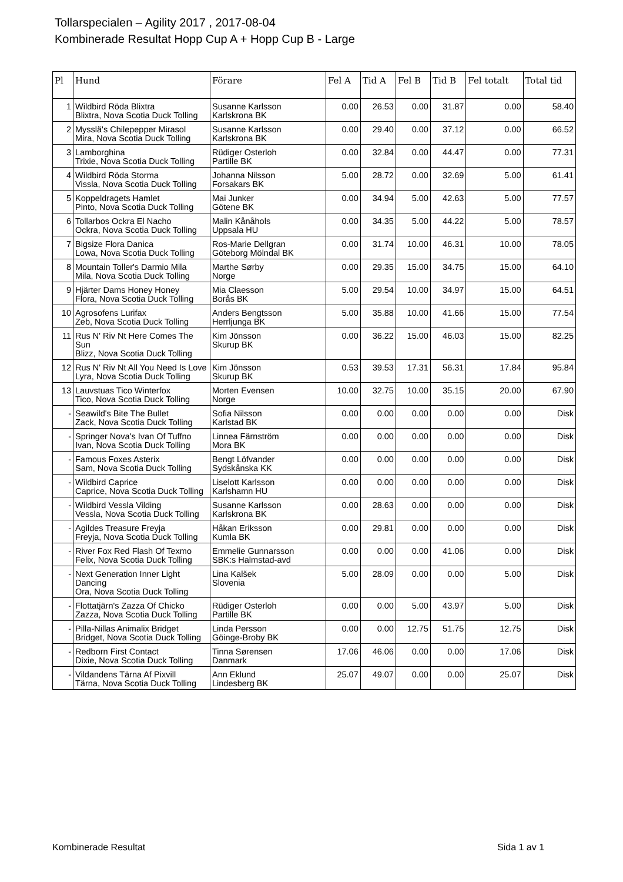Tollarspecialen – Agility 2017 , 2017-08-04
Kombinerade Resultat Hopp Cup A + Hopp Cup B - Large
| Pl | Hund | Förare | Fel A | Tid A | Fel B | Tid B | Fel totalt | Total tid |
| --- | --- | --- | --- | --- | --- | --- | --- | --- |
| 1 | Wildbird Röda Blixtra Blixtra, Nova Scotia Duck Tolling | Susanne Karlsson Karlskrona BK | 0.00 | 26.53 | 0.00 | 31.87 | 0.00 | 58.40 |
| 2 | Mysslä's Chilepepper Mirasol Mira, Nova Scotia Duck Tolling | Susanne Karlsson Karlskrona BK | 0.00 | 29.40 | 0.00 | 37.12 | 0.00 | 66.52 |
| 3 | Lamborghina Trixie, Nova Scotia Duck Tolling | Rüdiger Osterloh Partille BK | 0.00 | 32.84 | 0.00 | 44.47 | 0.00 | 77.31 |
| 4 | Wildbird Röda Storma Vissla, Nova Scotia Duck Tolling | Johanna Nilsson Forsakars BK | 5.00 | 28.72 | 0.00 | 32.69 | 5.00 | 61.41 |
| 5 | Koppeldragets Hamlet Pinto, Nova Scotia Duck Tolling | Mai Junker Götene BK | 0.00 | 34.94 | 5.00 | 42.63 | 5.00 | 77.57 |
| 6 | Tollarbos Ockra El Nacho Ockra, Nova Scotia Duck Tolling | Malin Kånåhols Uppsala HU | 0.00 | 34.35 | 5.00 | 44.22 | 5.00 | 78.57 |
| 7 | Bigsize Flora Danica Lowa, Nova Scotia Duck Tolling | Ros-Marie Dellgran Göteborg Mölndal BK | 0.00 | 31.74 | 10.00 | 46.31 | 10.00 | 78.05 |
| 8 | Mountain Toller's Darmio Mila Mila, Nova Scotia Duck Tolling | Marthe Sørby Norge | 0.00 | 29.35 | 15.00 | 34.75 | 15.00 | 64.10 |
| 9 | Hjärter Dams Honey Honey Flora, Nova Scotia Duck Tolling | Mia Claesson Borås BK | 5.00 | 29.54 | 10.00 | 34.97 | 15.00 | 64.51 |
| 10 | Agrosofens Lurifax Zeb, Nova Scotia Duck Tolling | Anders Bengtsson Herrljunga BK | 5.00 | 35.88 | 10.00 | 41.66 | 15.00 | 77.54 |
| 11 | Rus N' Riv Nt Here Comes The Sun Blizz, Nova Scotia Duck Tolling | Kim Jönsson Skurup BK | 0.00 | 36.22 | 15.00 | 46.03 | 15.00 | 82.25 |
| 12 | Rus N' Riv Nt All You Need Is Love Lyra, Nova Scotia Duck Tolling | Kim Jönsson Skurup BK | 0.53 | 39.53 | 17.31 | 56.31 | 17.84 | 95.84 |
| 13 | Lauvstuas Tico Winterfox Tico, Nova Scotia Duck Tolling | Morten Evensen Norge | 10.00 | 32.75 | 10.00 | 35.15 | 20.00 | 67.90 |
| - | Seawild's Bite The Bullet Zack, Nova Scotia Duck Tolling | Sofia Nilsson Karlstad BK | 0.00 | 0.00 | 0.00 | 0.00 | 0.00 | Disk |
| - | Springer Nova's Ivan Of Tuffno Ivan, Nova Scotia Duck Tolling | Linnea Färnström Mora BK | 0.00 | 0.00 | 0.00 | 0.00 | 0.00 | Disk |
| - | Famous Foxes Asterix Sam, Nova Scotia Duck Tolling | Bengt Löfvander Sydskånska KK | 0.00 | 0.00 | 0.00 | 0.00 | 0.00 | Disk |
| - | Wildbird Caprice Caprice, Nova Scotia Duck Tolling | Liselott Karlsson Karlshamn HU | 0.00 | 0.00 | 0.00 | 0.00 | 0.00 | Disk |
| - | Wildbird Vessla Vilding Vessla, Nova Scotia Duck Tolling | Susanne Karlsson Karlskrona BK | 0.00 | 28.63 | 0.00 | 0.00 | 0.00 | Disk |
| - | Agildes Treasure Freyja Freyja, Nova Scotia Duck Tolling | Håkan Eriksson Kumla BK | 0.00 | 29.81 | 0.00 | 0.00 | 0.00 | Disk |
| - | River Fox Red Flash Of Texmo Felix, Nova Scotia Duck Tolling | Emmelie Gunnarsson SBK:s Halmstad-avd | 0.00 | 0.00 | 0.00 | 41.06 | 0.00 | Disk |
| - | Next Generation Inner Light Dancing Ora, Nova Scotia Duck Tolling | Lina Kalšek Slovenia | 5.00 | 28.09 | 0.00 | 0.00 | 5.00 | Disk |
| - | Flottatjärn's Zazza Of Chicko Zazza, Nova Scotia Duck Tolling | Rüdiger Osterloh Partille BK | 0.00 | 0.00 | 5.00 | 43.97 | 5.00 | Disk |
| - | Pilla-Nillas Animalix Bridget Bridget, Nova Scotia Duck Tolling | Linda Persson Göinge-Broby BK | 0.00 | 0.00 | 12.75 | 51.75 | 12.75 | Disk |
| - | Redborn First Contact Dixie, Nova Scotia Duck Tolling | Tinna Sørensen Danmark | 17.06 | 46.06 | 0.00 | 0.00 | 17.06 | Disk |
| - | Vildandens Tärna Af Pixvill Tärna, Nova Scotia Duck Tolling | Ann Eklund Lindesberg BK | 25.07 | 49.07 | 0.00 | 0.00 | 25.07 | Disk |
Kombinerade Resultat Sida 1 av 1